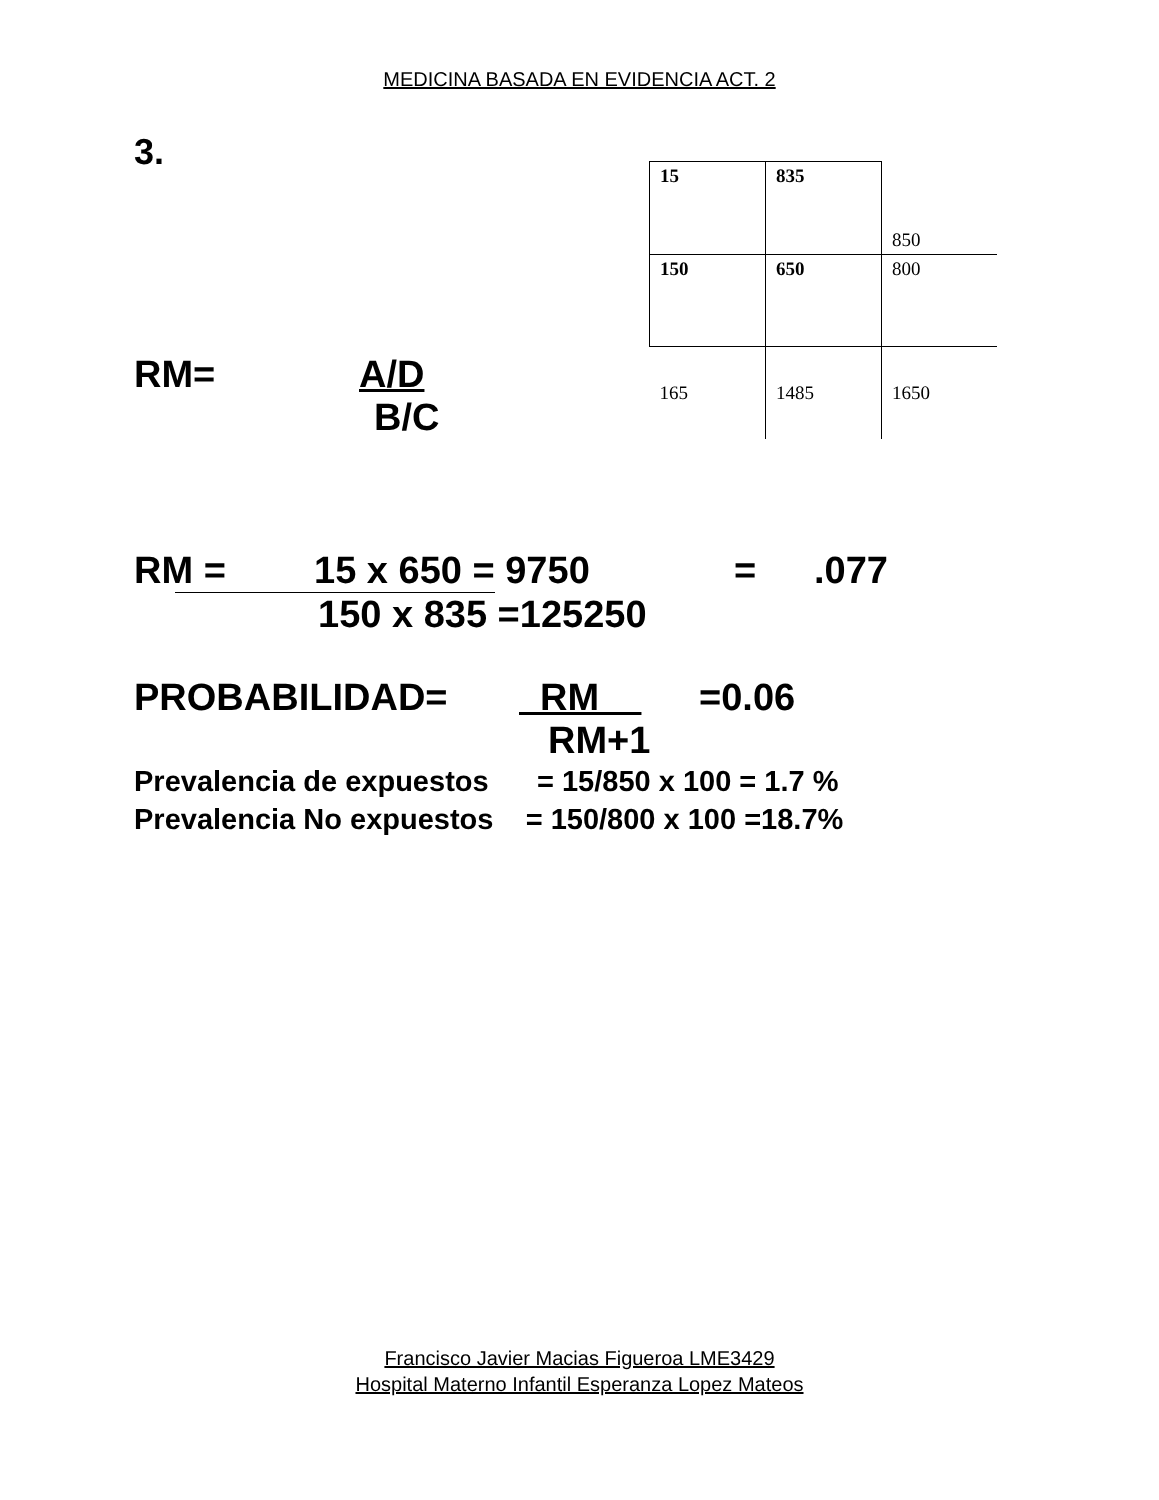MEDICINA BASADA EN EVIDENCIA ACT. 2
3.
RM= A/D
B/C
| 15 | 835 | 850 |
| 150 | 650 | 800 |
| 165 | 1485 | 1650 |
RM = 15 x 650 = 9750 =.077
150 x 835 =125250
PROBABILIDAD= RM =0.06
RM+1
Prevalencia de expuestos = 15/850 x 100 = 1.7 %
Prevalencia No expuestos = 150/800 x 100 =18.7%
Francisco Javier Macias Figueroa LME3429
Hospital Materno Infantil Esperanza Lopez Mateos